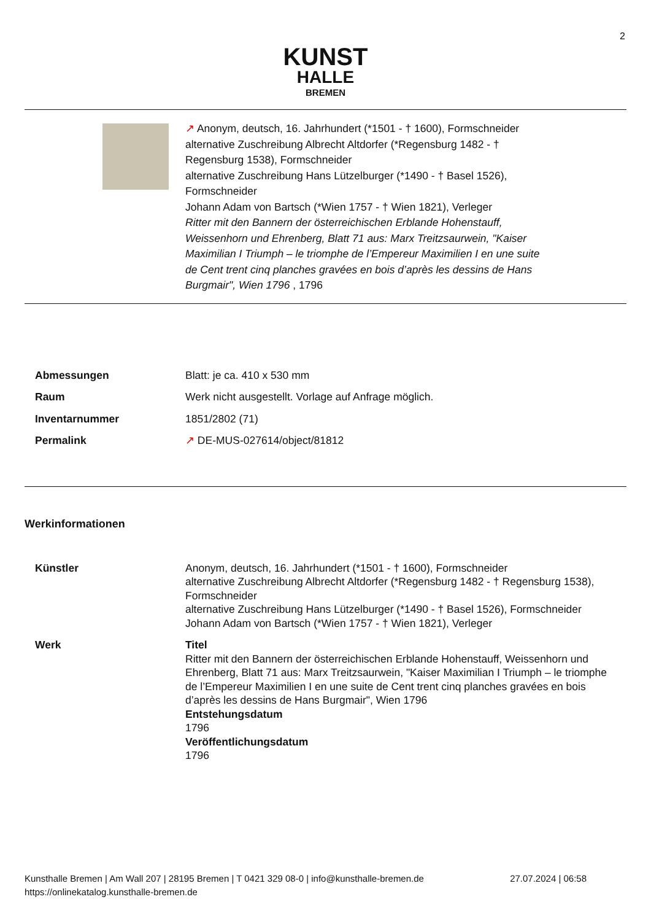2
KUNST
HALLE
BREMEN
↗ Anonym, deutsch, 16. Jahrhundert (*1501 - † 1600), Formschneider
alternative Zuschreibung Albrecht Altdorfer (*Regensburg 1482 - † Regensburg 1538), Formschneider
alternative Zuschreibung Hans Lützelburger (*1490 - † Basel 1526), Formschneider
Johann Adam von Bartsch (*Wien 1757 - † Wien 1821), Verleger
Ritter mit den Bannern der österreichischen Erblande Hohenstauff, Weissenhorn und Ehrenberg, Blatt 71 aus: Marx Treitzsaurwein, "Kaiser Maximilian I Triumph – le triomphe de l’Empereur Maximilien I en une suite de Cent trent cinq planches gravées en bois d’après les dessins de Hans Burgmair", Wien 1796 , 1796
| Abmessungen | Blatt: je ca. 410 x 530 mm |
| Raum | Werk nicht ausgestellt. Vorlage auf Anfrage möglich. |
| Inventarnummer | 1851/2802 (71) |
| Permalink | ↗ DE-MUS-027614/object/81812 |
Werkinformationen
| Künstler | Anonym, deutsch, 16. Jahrhundert (*1501 - † 1600), Formschneider alternative Zuschreibung Albrecht Altdorfer (*Regensburg 1482 - † Regensburg 1538), Formschneider alternative Zuschreibung Hans Lützelburger (*1490 - † Basel 1526), Formschneider Johann Adam von Bartsch (*Wien 1757 - † Wien 1821), Verleger |
| Werk | Titel Ritter mit den Bannern der österreichischen Erblande Hohenstauff, Weissenhorn und Ehrenberg, Blatt 71 aus: Marx Treitzsaurwein, "Kaiser Maximilian I Triumph – le triomphe de l’Empereur Maximilien I en une suite de Cent trent cinq planches gravées en bois d’après les dessins de Hans Burgmair", Wien 1796 Entstehungsdatum 1796 Veröffentlichungsdatum 1796 |
Kunsthalle Bremen | Am Wall 207 | 28195 Bremen | T 0421 329 08-0 | info@kunsthalle-bremen.de 27.07.2024 | 06:58
https://onlinekatalog.kunsthalle-bremen.de